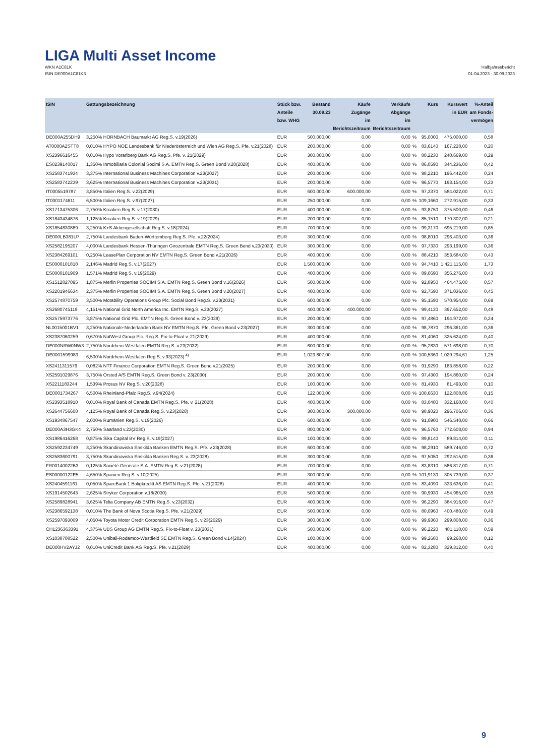LIGA Multi Asset Income
WKN A1C81K
ISIN DE000A1C81K3
Halbjahresbericht
01.04.2023 - 30.09.2023
| ISIN | Gattungsbezeichnung | Stück bzw. Anteile bzw. WHG | Bestand 30.09.23 | Käufe Zugänge im Berichtszeitraum | Verkäufe Abgänge im Berichtszeitraum | | Kurs | Kurswert in EUR | %-Anteil am Fonds- vermögen |
| --- | --- | --- | --- | --- | --- | --- | --- | --- | --- |
| DE000A255DH9 | 3,250% HORNBACH Baumarkt AG Reg.S. v.19(2026) | EUR | 500.000,00 | 0,00 | 0,00 | % | 95,0000 | 475.000,00 | 0,58 |
| AT0000A2STT8 | 0,010% HYPO NOE Landesbank für Niederösterreich und Wien AG Reg.S. Pfe. v.21(2028) | EUR | 200.000,00 | 0,00 | 0,00 | % | 83,6140 | 167.228,00 | 0,20 |
| XS2396616455 | 0,010% Hypo Vorarlberg Bank AG Reg.S. Pfe. v. 21(2029) | EUR | 300.000,00 | 0,00 | 0,00 | % | 80,2230 | 240.669,00 | 0,29 |
| ES0239140017 | 1,350% Inmobiliaria Colonial Socimi S.A. EMTN Reg.S. Green Bond v.20(2028) | EUR | 400.000,00 | 0,00 | 0,00 | % | 86,0590 | 344.236,00 | 0,42 |
| XS2583741934 | 3,375% International Business Machines Corporation v.23(2027) | EUR | 200.000,00 | 0,00 | 0,00 | % | 98,2210 | 196.442,00 | 0,24 |
| XS2583742239 | 3,625% International Business Machines Corporation v.23(2031) | EUR | 200.000,00 | 0,00 | 0,00 | % | 96,5770 | 193.154,00 | 0,23 |
| IT0005519787 | 3,850% Italien Reg.S. v.22(2029) | EUR | 600.000,00 | 600.000,00 | 0,00 | % | 97,3370 | 584.022,00 | 0,71 |
| IT0001174611 | 6,500% Italien Reg.S. v.97(2027) | EUR | 250.000,00 | 0,00 | 0,00 | % | 109,1660 | 272.915,00 | 0,33 |
| XS1713475306 | 2,750% Kroatien Reg.S. v.17(2030) | EUR | 400.000,00 | 0,00 | 0,00 | % | 93,8750 | 375.500,00 | 0,46 |
| XS1843434876 | 1,125% Kroatien Reg.S. v.19(2029) | EUR | 200.000,00 | 0,00 | 0,00 | % | 85,1510 | 170.302,00 | 0,21 |
| XS1854830889 | 3,250% K+S Aktiengesellschaft Reg.S. v.18(2024) | EUR | 700.000,00 | 0,00 | 0,00 | % | 99,3170 | 695.219,00 | 0,85 |
| DE000LB381U7 | 2,750% Landesbank Baden-Württemberg Reg.S. Pfe. v.22(2024) | EUR | 300.000,00 | 0,00 | 0,00 | % | 98,8010 | 296.403,00 | 0,36 |
| XS2582195207 | 4,000% Landesbank Hessen-Thüringen Girozentrale EMTN Reg.S. Green Bond v.23(2030) | EUR | 300.000,00 | 0,00 | 0,00 | % | 97,7330 | 293.199,00 | 0,36 |
| XS2384269101 | 0,250% LeasePlan Corporation NV EMTN Reg.S. Green Bond v.21(2026) | EUR | 400.000,00 | 0,00 | 0,00 | % | 88,4210 | 353.684,00 | 0,43 |
| ES0000101818 | 2,146% Madrid Reg.S. v.17(2027) | EUR | 1.500.000,00 | 0,00 | 0,00 | % | 94,7410 | 1.421.115,00 | 1,73 |
| ES0000101909 | 1,571% Madrid Reg.S. v.19(2029) | EUR | 400.000,00 | 0,00 | 0,00 | % | 89,0690 | 356.276,00 | 0,43 |
| XS1512827095 | 1,875% Merlin Properties SOCIMI S.A. EMTN Reg.S. Green Bond v.16(2026) | EUR | 500.000,00 | 0,00 | 0,00 | % | 92,8950 | 464.475,00 | 0,57 |
| XS2201946634 | 2,375% Merlin Properties SOCIMI S.A. EMTN Reg.S. Green Bond v.20(2027) | EUR | 400.000,00 | 0,00 | 0,00 | % | 92,7590 | 371.036,00 | 0,45 |
| XS2574870759 | 3,500% Motability Operations Group Plc. Social Bond Reg.S. v.23(2031) | EUR | 600.000,00 | 0,00 | 0,00 | % | 95,1590 | 570.954,00 | 0,69 |
| XS2680745119 | 4,151% National Grid North America Inc. EMTN Reg.S. v.23(2027) | EUR | 400.000,00 | 400.000,00 | 0,00 | % | 99,4130 | 397.652,00 | 0,48 |
| XS2575973776 | 3,875% National Grid Plc. EMTN Reg.S. Green Bond v. 23(2029) | EUR | 200.000,00 | 0,00 | 0,00 | % | 97,4860 | 194.972,00 | 0,24 |
| NL0015001BV1 | 3,250% Nationale-Nederlanden Bank NV EMTN Reg.S. Pfe. Green Bond v.23(2027) | EUR | 300.000,00 | 0,00 | 0,00 | % | 98,7870 | 296.361,00 | 0,36 |
| XS2387060259 | 0,670% NatWest Group Plc. Reg.S. Fix-to-Float v. 21(2029) | EUR | 400.000,00 | 0,00 | 0,00 | % | 81,4060 | 325.624,00 | 0,40 |
| DE000NRW0NW3 | 2,750% Nordrhein-Westfalen EMTN Reg.S. v.23(2032) | EUR | 600.000,00 | 0,00 | 0,00 | % | 95,2830 | 571.698,00 | 0,70 |
| DE0001599983 | 6,500% Nordrhein-Westfalen Reg.S. v.93(2023) <sup>4)</sup> | EUR | 1.023.807,00 | 0,00 | 0,00 | % | 100,5360 | 1.029.294,61 | 1,25 |
| XS2411311579 | 0,082% NTT Finance Corporation EMTN Reg.S. Green Bond v.21(2025) | EUR | 200.000,00 | 0,00 | 0,00 | % | 91,9290 | 183.858,00 | 0,22 |
| XS2591029876 | 3,750% Orsted A/S EMTN Reg.S. Green Bond v. 23(2030) | EUR | 200.000,00 | 0,00 | 0,00 | % | 97,4300 | 194.860,00 | 0,24 |
| XS2211183244 | 1,539% Prosus NV Reg.S. v.20(2028) | EUR | 100.000,00 | 0,00 | 0,00 | % | 81,4930 | 81.493,00 | 0,10 |
| DE0001734267 | 6,500% Rheinland-Pfalz Reg.S. v.94(2024) | EUR | 122.000,00 | 0,00 | 0,00 | % | 100,6630 | 122.808,86 | 0,15 |
| XS2393518910 | 0,010% Royal Bank of Canada EMTN Reg.S. Pfe. v. 21(2028) | EUR | 400.000,00 | 0,00 | 0,00 | % | 83,0400 | 332.160,00 | 0,40 |
| XS2644756608 | 4,125% Royal Bank of Canada Reg.S. v.23(2028) | EUR | 300.000,00 | 300.000,00 | 0,00 | % | 98,9020 | 296.706,00 | 0,36 |
| XS1934867547 | 2,000% Rumänien Reg.S. v.19(2026) | EUR | 600.000,00 | 0,00 | 0,00 | % | 91,0900 | 546.540,00 | 0,66 |
| DE000A3H3GK4 | 2,750% Saarland v.23(2030) | EUR | 800.000,00 | 0,00 | 0,00 | % | 96,5760 | 772.608,00 | 0,94 |
| XS1986416268 | 0,875% Sika Capital BV Reg.S. v.19(2027) | EUR | 100.000,00 | 0,00 | 0,00 | % | 89,8140 | 89.814,00 | 0,11 |
| XS2592234749 | 3,250% Skandinaviska Enskilda Banken EMTN Reg.S. Pfe. v.23(2028) | EUR | 600.000,00 | 0,00 | 0,00 | % | 98,2910 | 589.746,00 | 0,72 |
| XS2583600791 | 3,750% Skandinaviska Enskilda Banken Reg.S. v. 23(2028) | EUR | 300.000,00 | 0,00 | 0,00 | % | 97,5050 | 292.515,00 | 0,36 |
| FR00140022B3 | 0,125% Société Générale S.A. EMTN Reg.S. v.21(2028) | EUR | 700.000,00 | 0,00 | 0,00 | % | 83,8310 | 586.817,00 | 0,71 |
| ES00000122E5 | 4,650% Spanien Reg.S. v.10(2025) | EUR | 300.000,00 | 0,00 | 0,00 | % | 101,9130 | 305.739,00 | 0,37 |
| XS2404591161 | 0,050% SpareBank 1 Boligkreditt AS EMTN Reg.S. Pfe. v.21(2028) | EUR | 400.000,00 | 0,00 | 0,00 | % | 83,4090 | 333.636,00 | 0,41 |
| XS1914502643 | 2,625% Stryker Corporation v.18(2030) | EUR | 500.000,00 | 0,00 | 0,00 | % | 90,9930 | 454.965,00 | 0,55 |
| XS2589828941 | 3,625% Telia Company AB EMTN Reg.S. v.23(2032) | EUR | 400.000,00 | 0,00 | 0,00 | % | 96,2290 | 384.916,00 | 0,47 |
| XS2386592138 | 0,010% The Bank of Nova Scotia Reg.S. Pfe. v.21(2029) | EUR | 500.000,00 | 0,00 | 0,00 | % | 80,0960 | 400.480,00 | 0,49 |
| XS2597093009 | 4,050% Toyota Motor Credit Corporation EMTN Reg.S. v.23(2029) | EUR | 300.000,00 | 0,00 | 0,00 | % | 99,9360 | 299.808,00 | 0,36 |
| CH1236363391 | 4,375% UBS Group AG EMTN Reg.S. Fix-to-Float v. 23(2031) | EUR | 500.000,00 | 0,00 | 0,00 | % | 96,2220 | 481.110,00 | 0,59 |
| XS1038708522 | 2,500% Unibail-Rodamco-Westfield SE EMTN Reg.S. Green Bond v.14(2024) | EUR | 100.000,00 | 0,00 | 0,00 | % | 99,2680 | 99.268,00 | 0,12 |
| DE000HV2AYJ2 | 0,010% UniCredit Bank AG Reg.S. Pfe. v.21(2029) | EUR | 400.000,00 | 0,00 | 0,00 | % | 82,3280 | 329.312,00 | 0,40 |
9